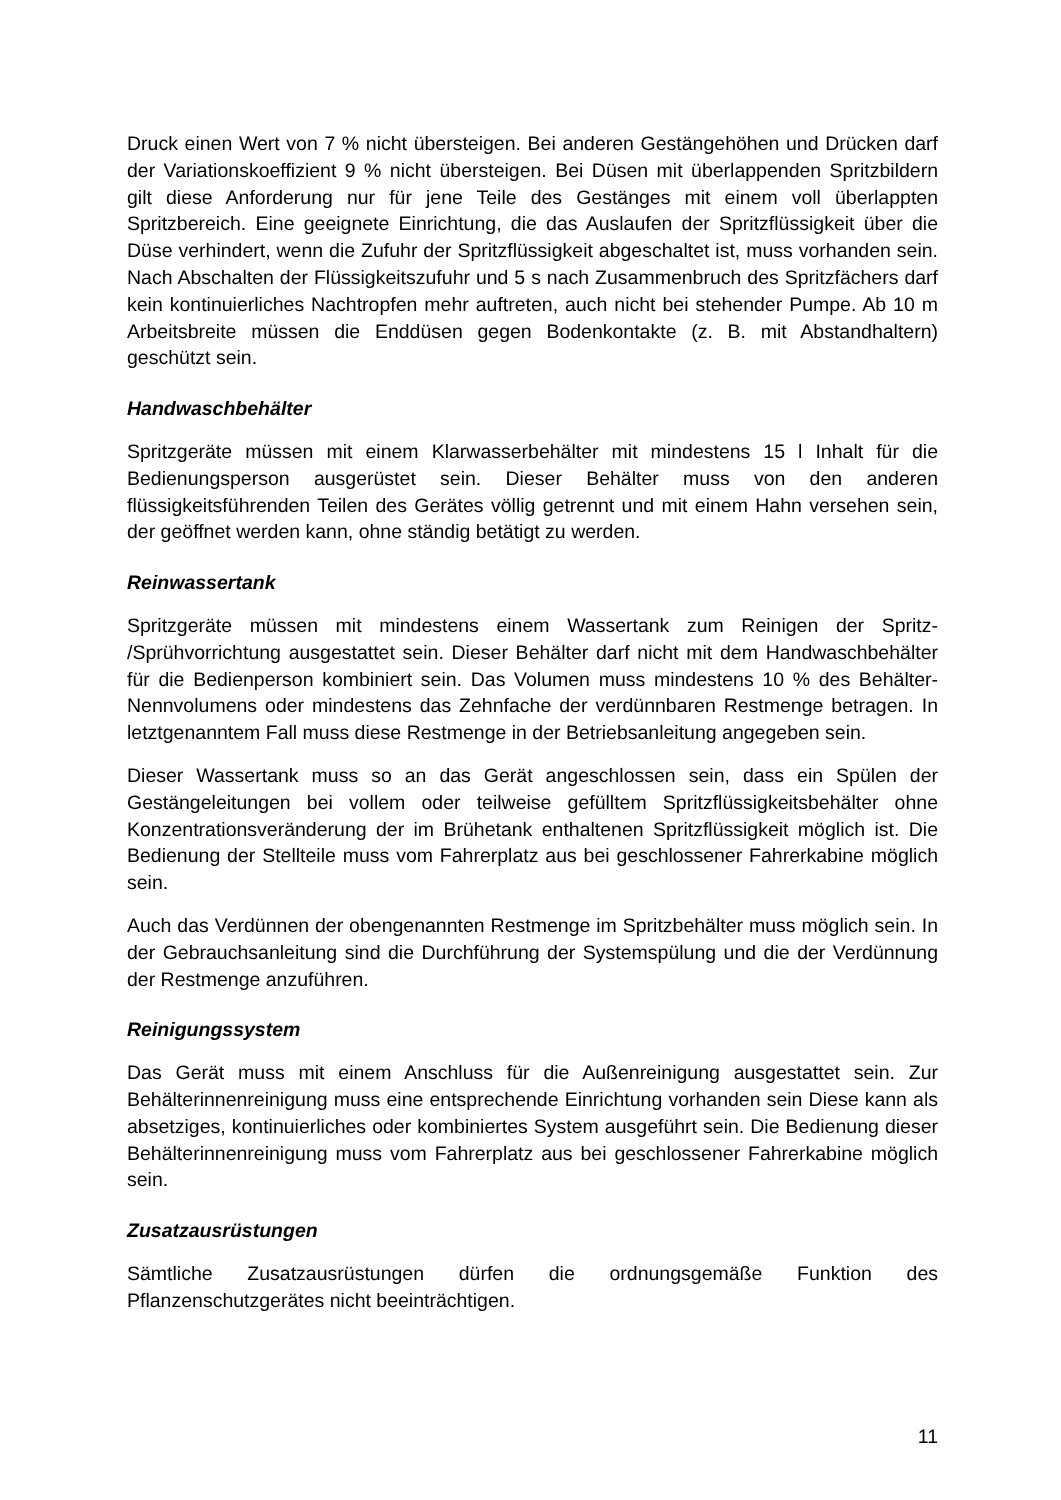Druck einen Wert von 7 % nicht übersteigen. Bei anderen Gestängehöhen und Drücken darf der Variationskoeffizient 9 % nicht übersteigen. Bei Düsen mit überlappenden Spritzbildern gilt diese Anforderung nur für jene Teile des Gestänges mit einem voll überlappten Spritzbereich. Eine geeignete Einrichtung, die das Auslaufen der Spritzflüssigkeit über die Düse verhindert, wenn die Zufuhr der Spritzflüssigkeit abgeschaltet ist, muss vorhanden sein. Nach Abschalten der Flüssigkeitszufuhr und 5 s nach Zusammenbruch des Spritzfächers darf kein kontinuierliches Nachtropfen mehr auftreten, auch nicht bei stehender Pumpe. Ab 10 m Arbeitsbreite müssen die Enddüsen gegen Bodenkontakte (z. B. mit Abstandhaltern) geschützt sein.
Handwaschbehälter
Spritzgeräte müssen mit einem Klarwasserbehälter mit mindestens 15 l Inhalt für die Bedienungsperson ausgerüstet sein. Dieser Behälter muss von den anderen flüssigkeitsführenden Teilen des Gerätes völlig getrennt und mit einem Hahn versehen sein, der geöffnet werden kann, ohne ständig betätigt zu werden.
Reinwassertank
Spritzgeräte müssen mit mindestens einem Wassertank zum Reinigen der Spritz- /Sprühvorrichtung ausgestattet sein. Dieser Behälter darf nicht mit dem Handwaschbehälter für die Bedienperson kombiniert sein. Das Volumen muss mindestens 10 % des Behälter-Nennvolumens oder mindestens das Zehnfache der verdünnbaren Restmenge betragen. In letztgenanntem Fall muss diese Restmenge in der Betriebsanleitung angegeben sein.
Dieser Wassertank muss so an das Gerät angeschlossen sein, dass ein Spülen der Gestängeleitungen bei vollem oder teilweise gefülltem Spritzflüssigkeitsbehälter ohne Konzentrationsveränderung der im Brühetank enthaltenen Spritzflüssigkeit möglich ist. Die Bedienung der Stellteile muss vom Fahrerplatz aus bei geschlossener Fahrerkabine möglich sein.
Auch das Verdünnen der obengenannten Restmenge im Spritzbehälter muss möglich sein. In der Gebrauchsanleitung sind die Durchführung der Systemspülung und die der Verdünnung der Restmenge anzuführen.
Reinigungssystem
Das Gerät muss mit einem Anschluss für die Außenreinigung ausgestattet sein. Zur Behälterinnenreinigung muss eine entsprechende Einrichtung vorhanden sein Diese kann als absetziges, kontinuierliches oder kombiniertes System ausgeführt sein. Die Bedienung dieser Behälterinnenreinigung muss vom Fahrerplatz aus bei geschlossener Fahrerkabine möglich sein.
Zusatzausrüstungen
Sämtliche Zusatzausrüstungen dürfen die ordnungsgemäße Funktion des Pflanzenschutzgerätes nicht beeinträchtigen.
11